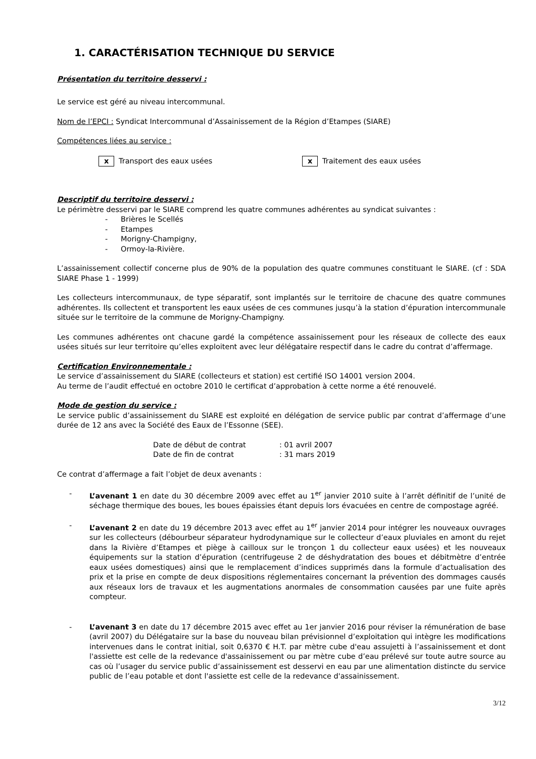1. CARACTÉRISATION TECHNIQUE DU SERVICE
Présentation du territoire desservi :
Le service est géré au niveau intercommunal.
Nom de l’EPCI : Syndicat Intercommunal d’Assainissement de la Région d’Etampes (SIARE)
Compétences liées au service :
x Transport des eaux usées x Traitement des eaux usées
Descriptif du territoire desservi :
Le périmètre desservi par le SIARE comprend les quatre communes adhérentes au syndicat suivantes :
- Brières le Scellés
- Etampes
- Morigny-Champigny,
- Ormoy-la-Rivière.
L’assainissement collectif concerne plus de 90% de la population des quatre communes constituant le SIARE. (cf : SDA SIARE Phase 1 - 1999)
Les collecteurs intercommunaux, de type séparatif, sont implantés sur le territoire de chacune des quatre communes adhérentes. Ils collectent et transportent les eaux usées de ces communes jusqu’à la station d’épuration intercommunale située sur le territoire de la commune de Morigny-Champigny.
Les communes adhérentes ont chacune gardé la compétence assainissement pour les réseaux de collecte des eaux usées situés sur leur territoire qu’elles exploitent avec leur délégataire respectif dans le cadre du contrat d’affermage.
Certification Environnementale :
Le service d’assainissement du SIARE (collecteurs et station) est certifié ISO 14001 version 2004.
Au terme de l’audit effectué en octobre 2010 le certificat d’approbation à cette norme a été renouvelé.
Mode de gestion du service :
Le service public d’assainissement du SIARE est exploité en délégation de service public par contrat d’affermage d’une durée de 12 ans avec la Société des Eaux de l’Essonne (SEE).
Date de début de contrat: 01 avril 2007
Date de fin de contrat: 31 mars 2019
Ce contrat d’affermage a fait l’objet de deux avenants :
- L’avenant 1 en date du 30 décembre 2009 avec effet au 1<sup>er</sup> janvier 2010 suite à l’arrêt définitif de l’unité de séchage thermique des boues, les boues épaissies étant depuis lors évacuées en centre de compostage agréé.
- L’avenant 2 en date du 19 décembre 2013 avec effet au 1<sup>er</sup> janvier 2014 pour intégrer les nouveaux ouvrages sur les collecteurs (débourbeur séparateur hydrodynamique sur le collecteur d’eaux pluviales en amont du rejet dans la Rivière d’Etampes et piège à cailloux sur le tronçon 1 du collecteur eaux usées) et les nouveaux équipements sur la station d’épuration (centrifugeuse 2 de déshydratation des boues et débitmètre d’entrée eaux usées domestiques) ainsi que le remplacement d’indices supprimés dans la formule d’actualisation des prix et la prise en compte de deux dispositions réglementaires concernant la prévention des dommages causés aux réseaux lors de travaux et les augmentations anormales de consommation causées par une fuite après compteur.
- L’avenant 3 en date du 17 décembre 2015 avec effet au 1er janvier 2016 pour réviser la rémunération de base (avril 2007) du Délégataire sur la base du nouveau bilan prévisionnel d’exploitation qui intègre les modifications intervenues dans le contrat initial, soit 0,6370 € H.T. par mètre cube d'eau assujetti à l’assainissement et dont l'assiette est celle de la redevance d'assainissement ou par mètre cube d’eau prélevé sur toute autre source au cas où l’usager du service public d’assainissement est desservi en eau par une alimentation distincte du service public de l’eau potable et dont l'assiette est celle de la redevance d'assainissement.
3/12